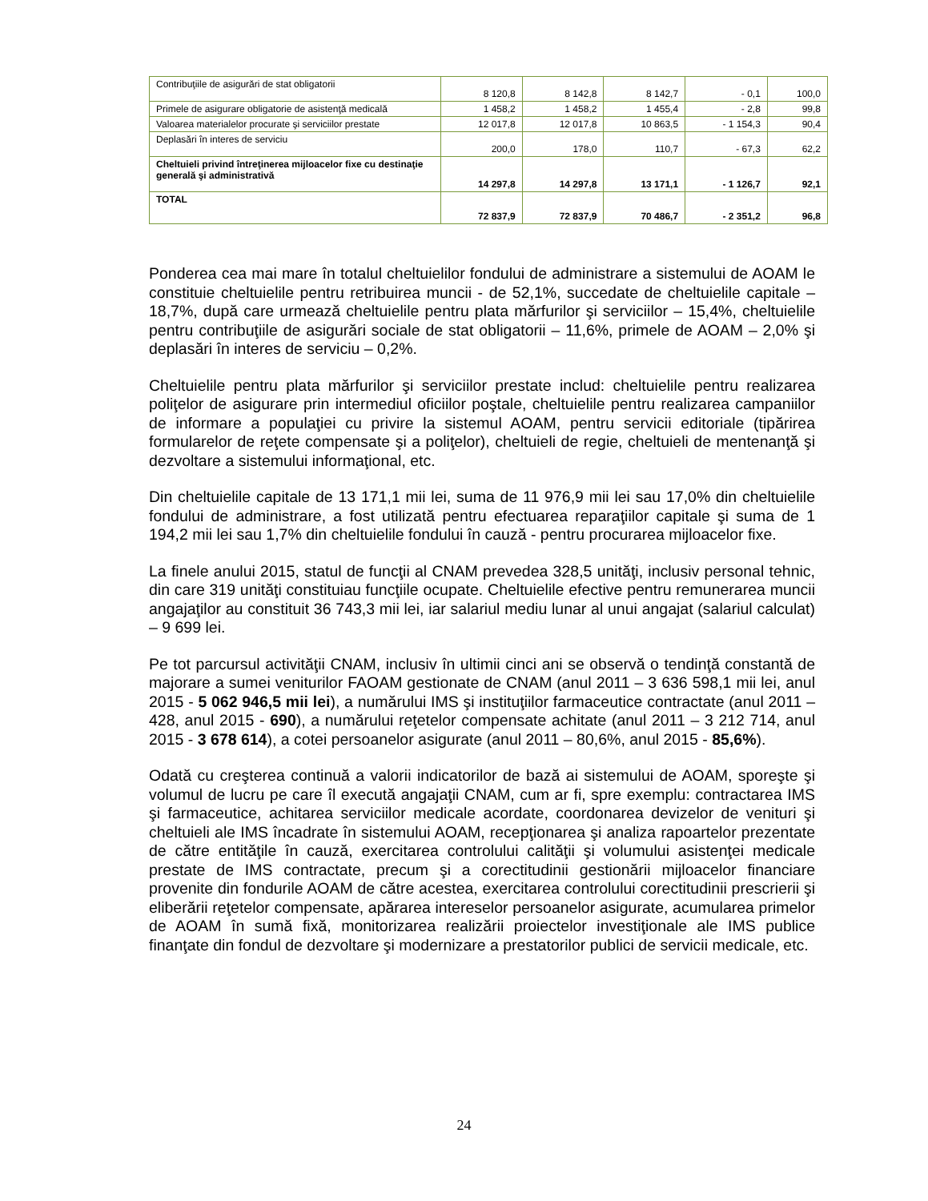| Contribuţiile de asigurări de stat obligatorii | 8 120,8 | 8 142,8 | 8 142,7 | - 0,1 | 100,0 |
| Primele de asigurare obligatorie de asistenţă medicală | 1 458,2 | 1 458,2 | 1 455,4 | - 2,8 | 99,8 |
| Valoarea materialelor procurate şi serviciilor prestate | 12 017,8 | 12 017,8 | 10 863,5 | - 1 154,3 | 90,4 |
| Deplasări în interes de serviciu | 200,0 | 178,0 | 110,7 | - 67,3 | 62,2 |
| Cheltuieli privind întreţinerea mijloacelor fixe cu destinaţie generală şi administrativă | 14 297,8 | 14 297,8 | 13 171,1 | - 1 126,7 | 92,1 |
| TOTAL | 72 837,9 | 72 837,9 | 70 486,7 | - 2 351,2 | 96,8 |
Ponderea cea mai mare în totalul cheltuielilor fondului de administrare a sistemului de AOAM le constituie cheltuielile pentru retribuirea muncii - de 52,1%, succedate de cheltuielile capitale – 18,7%, după care urmează cheltuielile pentru plata mărfurilor şi serviciilor – 15,4%, cheltuielile pentru contribuţiile de asigurări sociale de stat obligatorii – 11,6%, primele de AOAM – 2,0% şi deplasări în interes de serviciu – 0,2%.
Cheltuielile pentru plata mărfurilor şi serviciilor prestate includ: cheltuielile pentru realizarea poliţelor de asigurare prin intermediul oficiilor poştale, cheltuielile pentru realizarea campaniilor de informare a populaţiei cu privire la sistemul AOAM, pentru servicii editoriale (tipărirea formularelor de reţete compensate şi a poliţelor), cheltuieli de regie, cheltuieli de mentenanţă şi dezvoltare a sistemului informaţional, etc.
Din cheltuielile capitale de 13 171,1 mii lei, suma de 11 976,9 mii lei sau 17,0% din cheltuielile fondului de administrare, a fost utilizată pentru efectuarea reparaţiilor capitale şi suma de 1 194,2 mii lei sau 1,7% din cheltuielile fondului în cauză - pentru procurarea mijloacelor fixe.
La finele anului 2015, statul de funcţii al CNAM prevedea 328,5 unităţi, inclusiv personal tehnic, din care 319 unităţi constituiau funcţiile ocupate. Cheltuielile efective pentru remunerarea muncii angajaţilor au constituit 36 743,3 mii lei, iar salariul mediu lunar al unui angajat (salariul calculat) – 9 699 lei.
Pe tot parcursul activităţii CNAM, inclusiv în ultimii cinci ani se observă o tendinţă constantă de majorare a sumei veniturilor FAOAM gestionate de CNAM (anul 2011 – 3 636 598,1 mii lei, anul 2015 - 5 062 946,5 mii lei), a numărului IMS şi instituţiilor farmaceutice contractate (anul 2011 – 428, anul 2015 - 690), a numărului reţetelor compensate achitate (anul 2011 – 3 212 714, anul 2015 - 3 678 614), a cotei persoanelor asigurate (anul 2011 – 80,6%, anul 2015 - 85,6%).
Odată cu creşterea continuă a valorii indicatorilor de bază ai sistemului de AOAM, sporeşte şi volumul de lucru pe care îl execută angajaţii CNAM, cum ar fi, spre exemplu: contractarea IMS şi farmaceutice, achitarea serviciilor medicale acordate, coordonarea devizelor de venituri şi cheltuieli ale IMS încadrate în sistemului AOAM, recepţionarea şi analiza rapoartelor prezentate de către entităţile în cauză, exercitarea controlului calităţii şi volumului asistenţei medicale prestate de IMS contractate, precum şi a corectitudinii gestionării mijloacelor financiare provenite din fondurile AOAM de către acestea, exercitarea controlului corectitudinii prescrierii şi eliberării reţetelor compensate, apărarea intereselor persoanelor asigurate, acumularea primelor de AOAM în sumă fixă, monitorizarea realizării proiectelor investiţionale ale IMS publice finanţate din fondul de dezvoltare şi modernizare a prestatorilor publici de servicii medicale, etc.
24